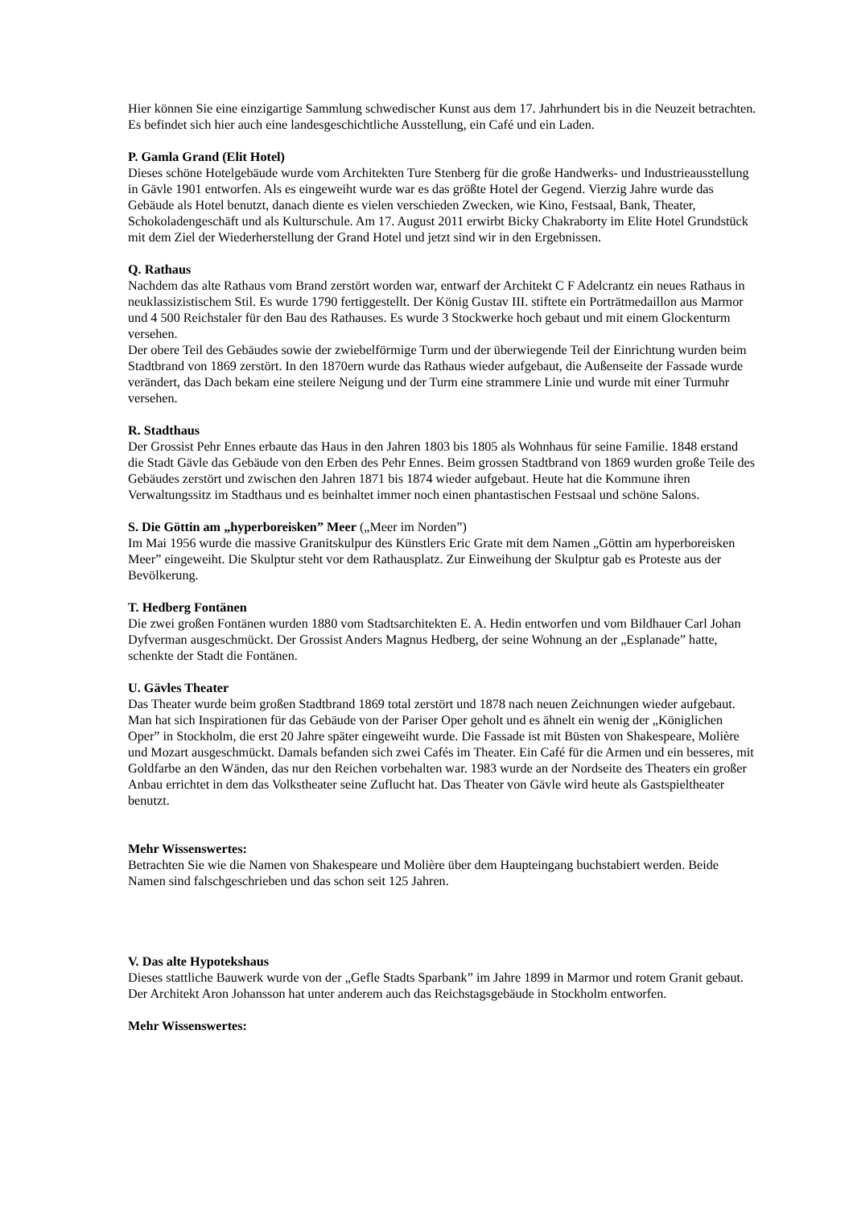Hier können Sie eine einzigartige Sammlung schwedischer Kunst aus dem 17. Jahrhundert bis in die Neuzeit betrachten. Es befindet sich hier auch eine landesgeschichtliche Ausstellung, ein Café und ein Laden.
P. Gamla Grand (Elit Hotel)
Dieses schöne Hotelgebäude wurde vom Architekten Ture Stenberg für die große Handwerks- und Industrieausstellung in Gävle 1901 entworfen. Als es eingeweiht wurde war es das größte Hotel der Gegend. Vierzig Jahre wurde das Gebäude als Hotel benutzt, danach diente es vielen verschieden Zwecken, wie Kino, Festsaal, Bank, Theater, Schokoladengeschäft und als Kulturschule. Am 17. August 2011 erwirbt Bicky Chakraborty im Elite Hotel Grundstück mit dem Ziel der Wiederherstellung der Grand Hotel und jetzt sind wir in den Ergebnissen.
Q. Rathaus
Nachdem das alte Rathaus vom Brand zerstört worden war, entwarf der Architekt C F Adelcrantz ein neues Rathaus in neuklassizistischem Stil. Es wurde 1790 fertiggestellt. Der König Gustav III. stiftete ein Porträtmedaillon aus Marmor und 4 500 Reichstaler für den Bau des Rathauses. Es wurde 3 Stockwerke hoch gebaut und mit einem Glockenturm versehen.
Der obere Teil des Gebäudes sowie der zwiebelförmige Turm und der überwiegende Teil der Einrichtung wurden beim Stadtbrand von 1869 zerstört. In den 1870ern wurde das Rathaus wieder aufgebaut, die Außenseite der Fassade wurde verändert, das Dach bekam eine steilere Neigung und der Turm eine strammere Linie und wurde mit einer Turmuhr versehen.
R. Stadthaus
Der Grossist Pehr Ennes erbaute das Haus in den Jahren 1803 bis 1805 als Wohnhaus für seine Familie. 1848 erstand die Stadt Gävle das Gebäude von den Erben des Pehr Ennes. Beim grossen Stadtbrand von 1869 wurden große Teile des Gebäudes zerstört und zwischen den Jahren 1871 bis 1874 wieder aufgebaut. Heute hat die Kommune ihren Verwaltungssitz im Stadthaus und es beinhaltet immer noch einen phantastischen Festsaal und schöne Salons.
S. Die Göttin am „hyperboreisken” Meer („Meer im Norden”)
Im Mai 1956 wurde die massive Granitskulpur des Künstlers Eric Grate mit dem Namen „Göttin am hyperboreisken Meer” eingeweiht. Die Skulptur steht vor dem Rathausplatz. Zur Einweihung der Skulptur gab es Proteste aus der Bevölkerung.
T. Hedberg Fontänen
Die zwei großen Fontänen wurden 1880 vom Stadtsarchitekten E. A. Hedin entworfen und vom Bildhauer Carl Johan Dyfverman ausgeschmückt. Der Grossist Anders Magnus Hedberg, der seine Wohnung an der „Esplanade” hatte, schenkte der Stadt die Fontänen.
U. Gävles Theater
Das Theater wurde beim großen Stadtbrand 1869 total zerstört und 1878 nach neuen Zeichnungen wieder aufgebaut. Man hat sich Inspirationen für das Gebäude von der Pariser Oper geholt und es ähnelt ein wenig der „Königlichen Oper” in Stockholm, die erst 20 Jahre später eingeweiht wurde. Die Fassade ist mit Büsten von Shakespeare, Molière und Mozart ausgeschmückt. Damals befanden sich zwei Cafés im Theater. Ein Café für die Armen und ein besseres, mit Goldfarbe an den Wänden, das nur den Reichen vorbehalten war. 1983 wurde an der Nordseite des Theaters ein großer Anbau errichtet in dem das Volkstheater seine Zuflucht hat. Das Theater von Gävle wird heute als Gastspieltheater benutzt.
Mehr Wissenswertes:
Betrachten Sie wie die Namen von Shakespeare und Molière über dem Haupteingang buchstabiert werden. Beide Namen sind falschgeschrieben und das schon seit 125 Jahren.
V. Das alte Hypotekshaus
Dieses stattliche Bauwerk wurde von der „Gefle Stadts Sparbank” im Jahre 1899 in Marmor und rotem Granit gebaut. Der Architekt Aron Johansson hat unter anderem auch das Reichstagsgebäude in Stockholm entworfen.
Mehr Wissenswertes: